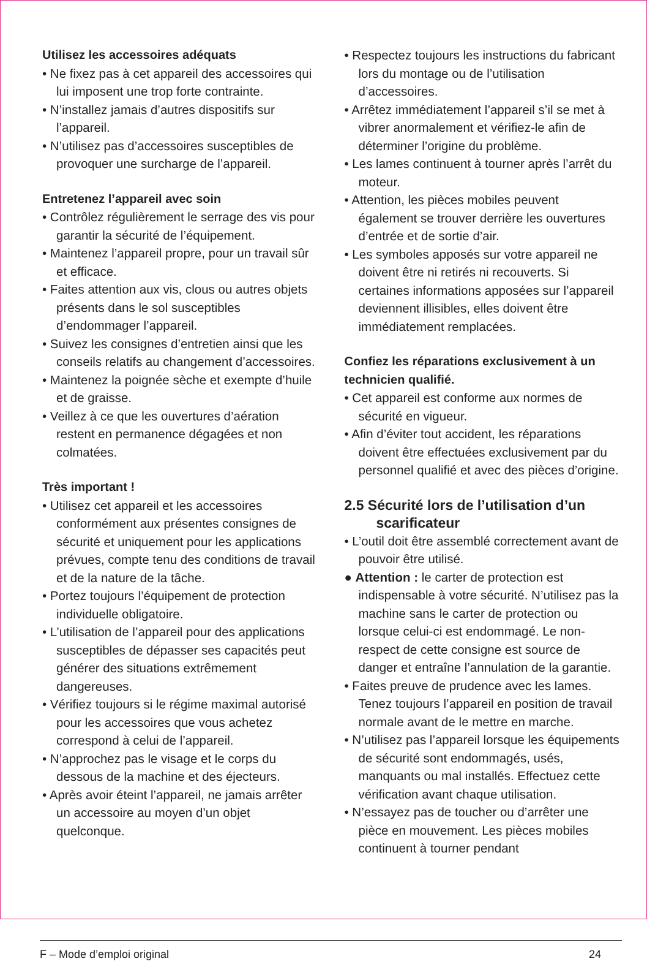Utilisez les accessoires adéquats
• Ne fixez pas à cet appareil des accessoires qui lui imposent une trop forte contrainte.
• N’installez jamais d’autres dispositifs sur l’appareil.
• N’utilisez pas d’accessoires susceptibles de provoquer une surcharge de l’appareil.
Entretenez l’appareil avec soin
• Contrôlez régulièrement le serrage des vis pour garantir la sécurité de l’équipement.
• Maintenez l’appareil propre, pour un travail sûr et efficace.
• Faites attention aux vis, clous ou autres objets présents dans le sol susceptibles d’endommager l’appareil.
• Suivez les consignes d’entretien ainsi que les conseils relatifs au changement d’accessoires.
• Maintenez la poignée sèche et exempte d’huile et de graisse.
• Veillez à ce que les ouvertures d’aération restent en permanence dégagées et non colmatées.
Très important !
• Utilisez cet appareil et les accessoires conformément aux présentes consignes de sécurité et uniquement pour les applications prévues, compte tenu des conditions de travail et de la nature de la tâche.
• Portez toujours l’équipement de protection individuelle obligatoire.
• L’utilisation de l’appareil pour des applications susceptibles de dépasser ses capacités peut générer des situations extrêmement dangereuses.
• Vérifiez toujours si le régime maximal autorisé pour les accessoires que vous achetez correspond à celui de l’appareil.
• N’approchez pas le visage et le corps du dessous de la machine et des éjecteurs.
• Après avoir éteint l’appareil, ne jamais arrêter un accessoire au moyen d’un objet quelconque.
• Respectez toujours les instructions du fabricant lors du montage ou de l’utilisation d’accessoires.
• Arrêtez immédiatement l’appareil s’il se met à vibrer anormalement et vérifiez-le afin de déterminer l’origine du problème.
• Les lames continuent à tourner après l’arrêt du moteur.
• Attention, les pièces mobiles peuvent également se trouver derrière les ouvertures d’entrée et de sortie d’air.
• Les symboles apposés sur votre appareil ne doivent être ni retirés ni recouverts. Si certaines informations apposées sur l’appareil deviennent illisibles, elles doivent être immédiatement remplacées.
Confiez les réparations exclusivement à un technicien qualifié.
• Cet appareil est conforme aux normes de sécurité en vigueur.
• Afin d’éviter tout accident, les réparations doivent être effectuées exclusivement par du personnel qualifié et avec des pièces d’origine.
2.5 Sécurité lors de l’utilisation d’un scarificateur
• L’outil doit être assemblé correctement avant de pouvoir être utilisé.
● Attention : le carter de protection est indispensable à votre sécurité. N’utilisez pas la machine sans le carter de protection ou lorsque celui-ci est endommagé. Le non-respect de cette consigne est source de danger et entraîne l’annulation de la garantie.
• Faites preuve de prudence avec les lames. Tenez toujours l’appareil en position de travail normale avant de le mettre en marche.
• N’utilisez pas l’appareil lorsque les équipements de sécurité sont endommagés, usés, manquants ou mal installés. Effectuez cette vérification avant chaque utilisation.
• N’essayez pas de toucher ou d’arrêter une pièce en mouvement. Les pièces mobiles continuent à tourner pendant
F – Mode d’emploi original 24